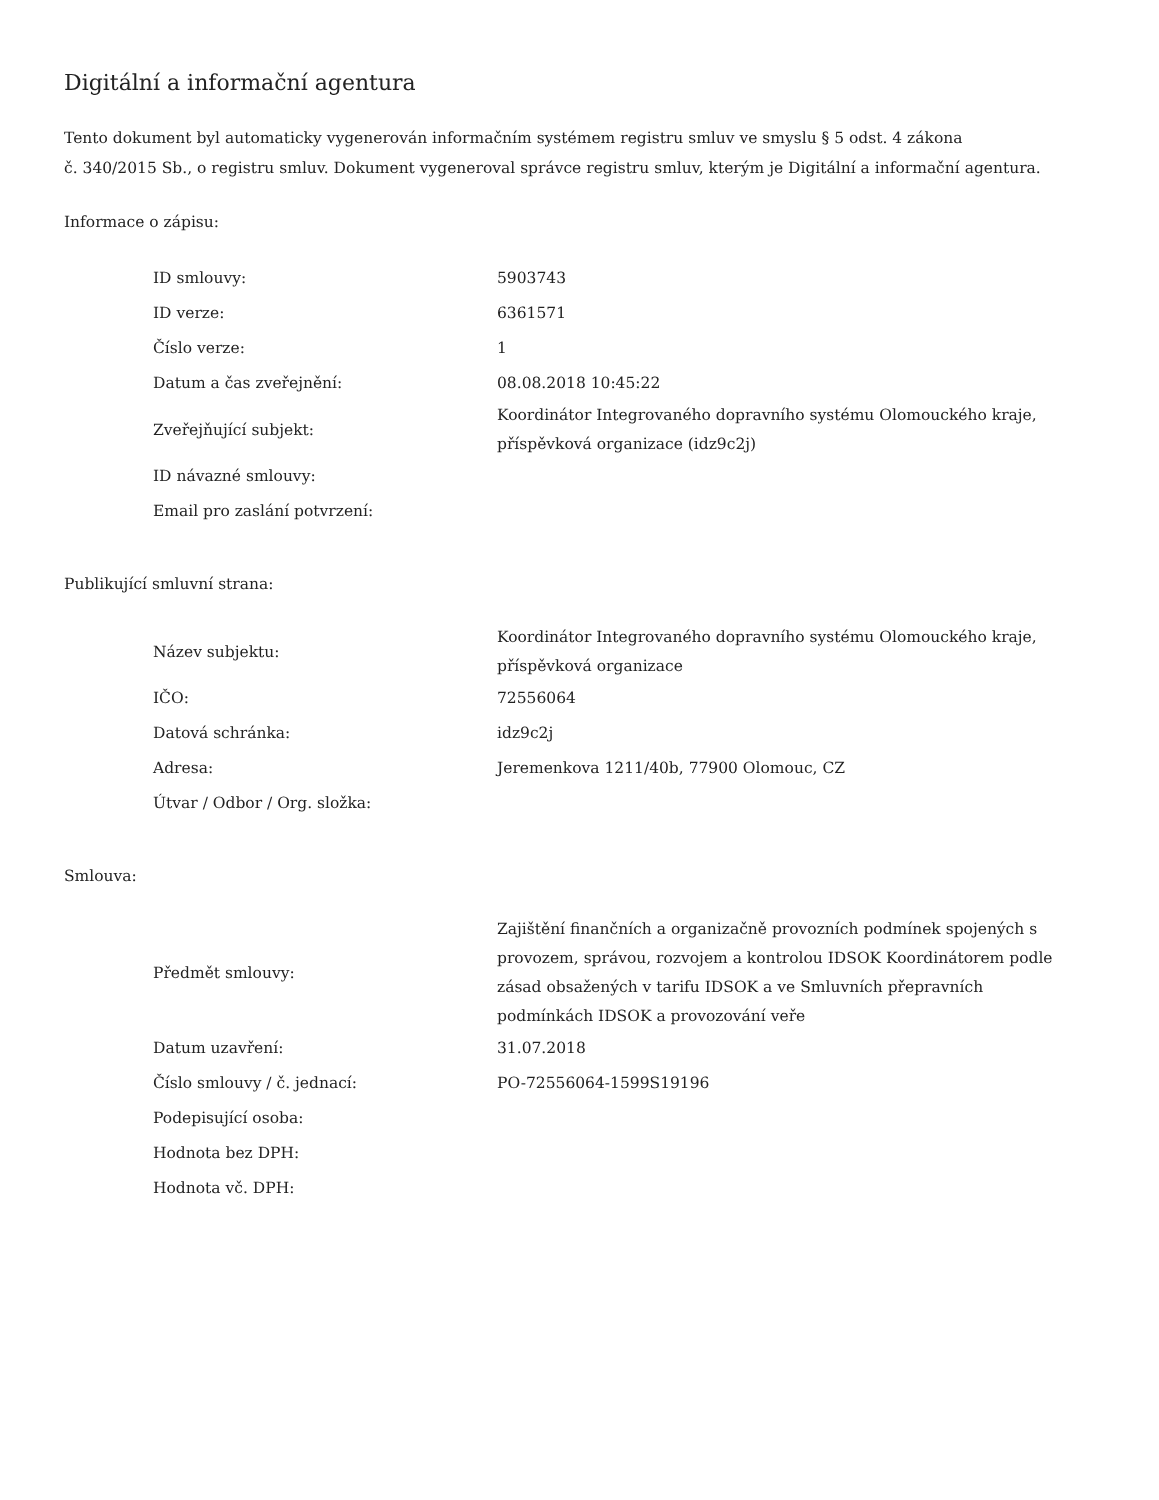Digitální a informační agentura
Tento dokument byl automaticky vygenerován informačním systémem registru smluv ve smyslu § 5 odst. 4 zákona
č. 340/2015 Sb., o registru smluv. Dokument vygeneroval správce registru smluv, kterým je Digitální a informační agentura.
Informace o zápisu:
| ID smlouvy: | 5903743 |
| ID verze: | 6361571 |
| Číslo verze: | 1 |
| Datum a čas zveřejnění: | 08.08.2018 10:45:22 |
| Zveřejňující subjekt: | Koordinátor Integrovaného dopravního systému Olomouckého kraje, příspěvková organizace (idz9c2j) |
| ID návazné smlouvy: | |
| Email pro zaslání potvrzení: | |
Publikující smluvní strana:
| Název subjektu: | Koordinátor Integrovaného dopravního systému Olomouckého kraje, příspěvková organizace |
| IČO: | 72556064 |
| Datová schránka: | idz9c2j |
| Adresa: | Jeremenkova 1211/40b, 77900 Olomouc, CZ |
| Útvar / Odbor / Org. složka: | |
Smlouva:
| Předmět smlouvy: | Zajištění finančních a organizačně provozních podmínek spojených s provozem, správou, rozvojem a kontrolou IDSOK Koordinátorem podle zásad obsažených v tarifu IDSOK a ve Smluvních přepravních podmínkách IDSOK a provozování veře |
| Datum uzavření: | 31.07.2018 |
| Číslo smlouvy / č. jednací: | PO-72556064-1599S19196 |
| Podepisující osoba: | |
| Hodnota bez DPH: | |
| Hodnota vč. DPH: | |